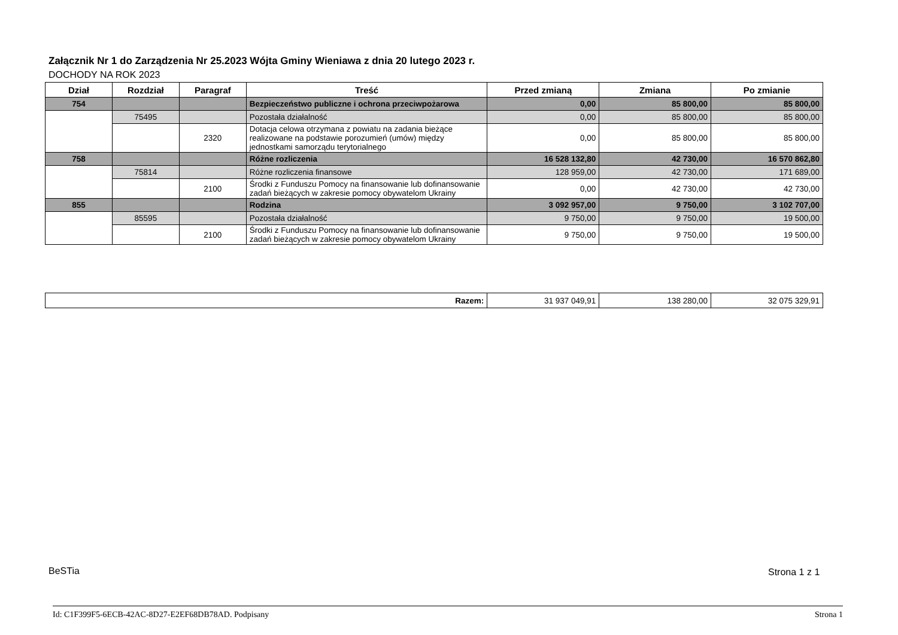Załącznik Nr 1 do Zarządzenia Nr 25.2023 Wójta Gminy Wieniawa z dnia 20 lutego 2023 r.
DOCHODY NA ROK 2023
| Dział | Rozdział | Paragraf | Treść | Przed zmianą | Zmiana | Po zmianie |
| --- | --- | --- | --- | --- | --- | --- |
| 754 | | | Bezpieczeństwo publiczne i ochrona przeciwpożarowa | 0,00 | 85 800,00 | 85 800,00 |
| | 75495 | | Pozostała działalność | 0,00 | 85 800,00 | 85 800,00 |
| | | 2320 | Dotacja celowa otrzymana z powiatu na zadania bieżące realizowane na podstawie porozumień (umów) między jednostkami samorządu terytorialnego | 0,00 | 85 800,00 | 85 800,00 |
| 758 | | | Różne rozliczenia | 16 528 132,80 | 42 730,00 | 16 570 862,80 |
| | 75814 | | Różne rozliczenia finansowe | 128 959,00 | 42 730,00 | 171 689,00 |
| | | 2100 | Środki z Funduszu Pomocy na finansowanie lub dofinansowanie zadań bieżących w zakresie pomocy obywatelom Ukrainy | 0,00 | 42 730,00 | 42 730,00 |
| 855 | | | Rodzina | 3 092 957,00 | 9 750,00 | 3 102 707,00 |
| | 85595 | | Pozostała działalność | 9 750,00 | 9 750,00 | 19 500,00 |
| | | 2100 | Środki z Funduszu Pomocy na finansowanie lub dofinansowanie zadań bieżących w zakresie pomocy obywatelom Ukrainy | 9 750,00 | 9 750,00 | 19 500,00 |
| Razem: | 31 937 049,91 | 138 280,00 | 32 075 329,91 |
BeSTia Strona 1 z 1
Id: C1F399F5-6ECB-42AC-8D27-E2EF68DB78AD. Podpisany Strona 1